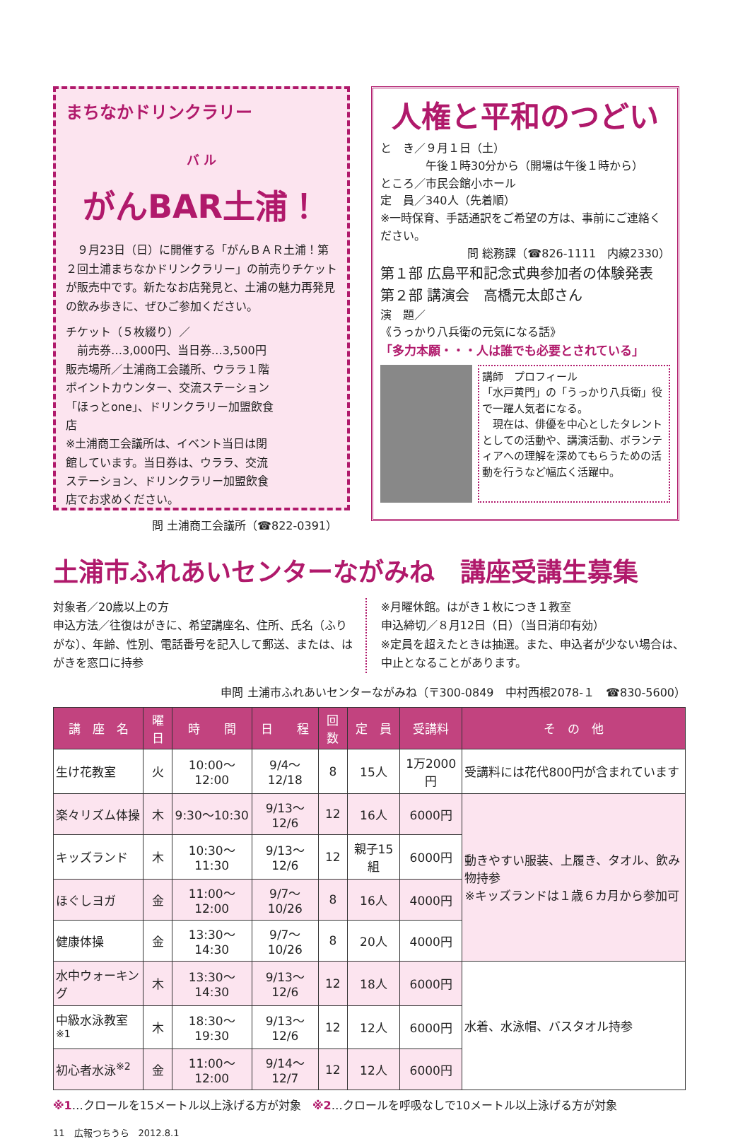まちなかドリンクラリー
バ ル
がんBAR土浦！
　９月23日（日）に開催する「がんＢＡＲ土浦！第２回土浦まちなかドリンクラリー」の前売りチケットが販売中です。新たなお店発見と、土浦の魅力再発見の飲み歩きに、ぜひご参加ください。
チケット（５枚綴り）／
　前売券…3,000円、当日券…3,500円
販売場所／土浦商工会議所、ウララ１階ポイントカウンター、交流ステーション「ほっとone」、ドリンクラリー加盟飲食店
※土浦商工会議所は、イベント当日は閉館しています。当日券は、ウララ、交流ステーション、ドリンクラリー加盟飲食店でお求めください。
問 土浦商工会議所（☎822-0391）
人権と平和のつどい
と　き／９月１日（土）
　　　　午後１時30分から（開場は午後１時から）
ところ／市民会館小ホール
定　員／340人（先着順）
※一時保育、手話通訳をご希望の方は、事前にご連絡ください。
問 総務課（☎826-1111　内線2330）
第１部 広島平和記念式典参加者の体験発表
第２部 講演会　高橋元太郎さん
演　題／
《うっかり八兵衛の元気になる話》
「多力本願・・・人は誰でも必要とされている」
講師　プロフィール
「水戸黄門」の「うっかり八兵衛」役で一躍人気者になる。
　現在は、俳優を中心としたタレントとしての活動や、講演活動、ボランティアへの理解を深めてもらうための活動を行うなど幅広く活躍中。
土浦市ふれあいセンターながみね　講座受講生募集
対象者／20歳以上の方
申込方法／往復はがきに、希望講座名、住所、氏名（ふりがな）、年齢、性別、電話番号を記入して郵送、または、はがきを窓口に持参
※月曜休館。はがき１枚につき１教室
申込締切／８月12日（日）（当日消印有効）
※定員を超えたときは抽選。また、申込者が少ない場合は、中止となることがあります。
申問 土浦市ふれあいセンターながみね（〒300-0849　中村西根2078-１　☎830-5600）
| 講 座 名 | 曜日 | 時 間 | 日 程 | 回数 | 定 員 | 受講料 | そ の 他 |
| --- | --- | --- | --- | --- | --- | --- | --- |
| 生け花教室 | 火 | 10:00～12:00 | 9/4～12/18 | 8 | 15人 | 1万2000円 | 受講料には花代800円が含まれています |
| 楽々リズム体操 | 木 | 9:30～10:30 | 9/13～12/6 | 12 | 16人 | 6000円 | 動きやすい服装、上履き、タオル、飲み物持参 ※キッズランドは１歳６カ月から参加可 |
| キッズランド | 木 | 10:30～11:30 | 9/13～12/6 | 12 | 親子15組 | 6000円 | |
| ほぐしヨガ | 金 | 11:00～12:00 | 9/7～10/26 | 8 | 16人 | 4000円 | |
| 健康体操 | 金 | 13:30～14:30 | 9/7～10/26 | 8 | 20人 | 4000円 | |
| 水中ウォーキング | 木 | 13:30～14:30 | 9/13～12/6 | 12 | 18人 | 6000円 | 水着、水泳帽、バスタオル持参 |
| 中級水泳教室<sup>※1</sup> | 木 | 18:30～19:30 | 9/13～12/6 | 12 | 12人 | 6000円 | |
| 初心者水泳<sup>※2</sup> | 金 | 11:00～12:00 | 9/14～12/7 | 12 | 12人 | 6000円 | |
※1…クロールを15メートル以上泳げる方が対象　※2…クロールを呼吸なしで10メートル以上泳げる方が対象
11　広報つちうら　2012.8.1